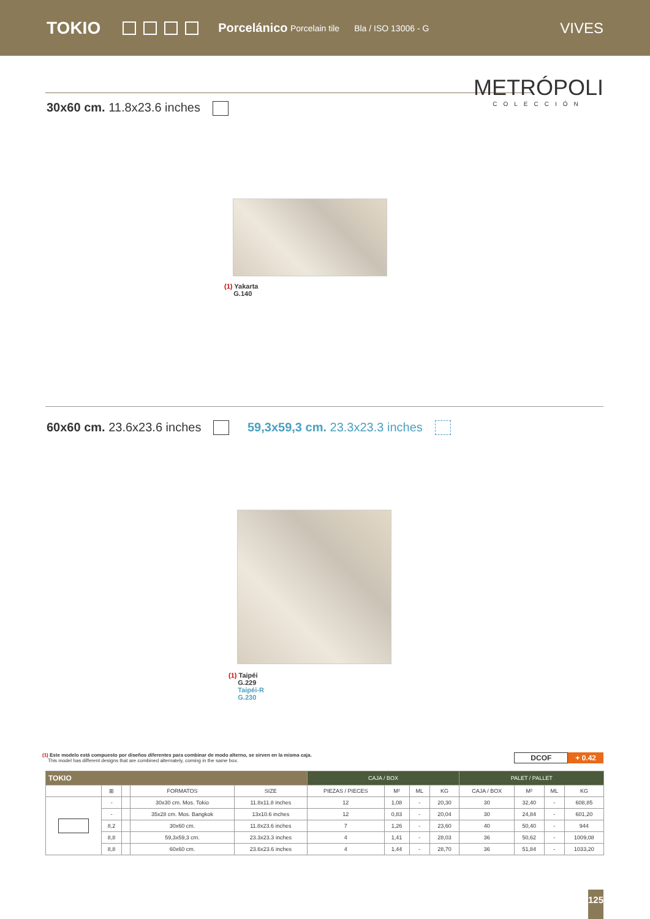TOKIO Porcelánico Porcelain tile Bla / ISO 13006 - G VIVES
METRÓPOLI
COLECCIÓN
30x60 cm. 11.8x23.6 inches
(1) Yakarta
G.140
60x60 cm. 23.6x23.6 inches 59,3x59,3 cm. 23.3x23.3 inches
(1) Taipéi
G.229
Taipéi-R
G.230
(1) Este modelo está compuesto por diseños diferentes para combinar de modo alterno, se sirven en la misma caja.
This model has different designs that are combined alternately, coming in the same box.
DCOF + 0.42
| TOKIO | | | | | CAJA / BOX | | | | PALET / PALLET | | | |
| --- | --- | --- | --- | --- | --- | --- | --- | --- | --- | --- | --- | --- |
| | ⊞ | | FORMATOS | SIZE | PIEZAS / PIECES | M² | ML | KG | CAJA / BOX | M² | ML | KG |
| | - | | 30x30 cm. Mos. Tokio | 11.8x11.8 inches | 12 | 1,08 | - | 20,30 | 30 | 32,40 | - | 608,85 |
| | - | | 35x28 cm. Mos. Bangkok | 13x10.6 inches | 12 | 0,83 | - | 20,04 | 30 | 24,84 | - | 601,20 |
| | 8,2 | | 30x60 cm. | 11.8x23.6 inches | 7 | 1,26 | - | 23,60 | 40 | 50,40 | - | 944 |
| | 8,8 | | 59,3x59,3 cm. | 23.3x23.3 inches | 4 | 1,41 | - | 28,03 | 36 | 50,62 | - | 1009,08 |
| | 8,8 | | 60x60 cm. | 23.6x23.6 inches | 4 | 1,44 | - | 28,70 | 36 | 51,84 | - | 1033,20 |
125